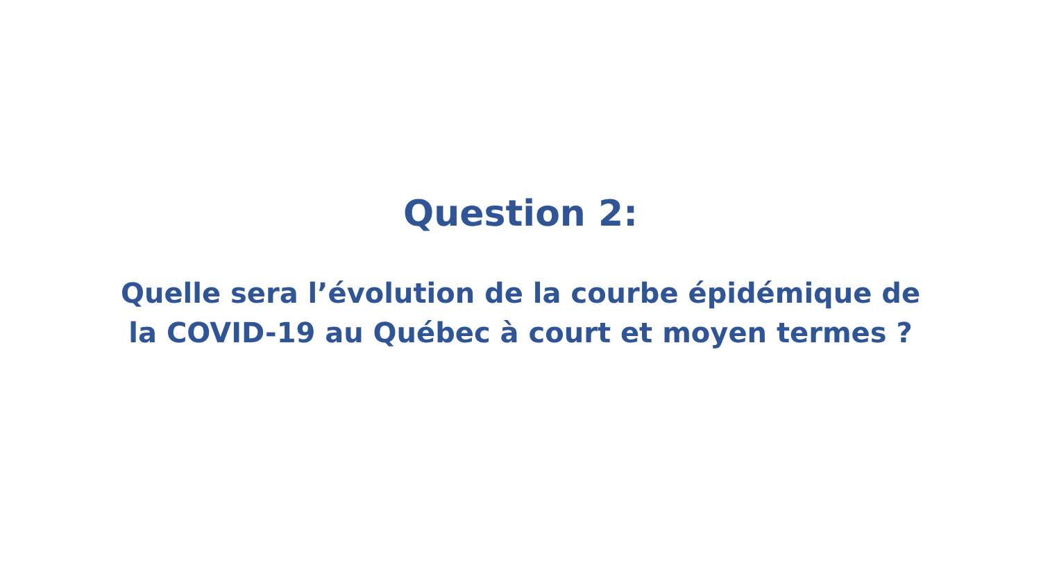Question 2:
Quelle sera l’évolution de la courbe épidémique de
la COVID-19 au Québec à court et moyen termes ?